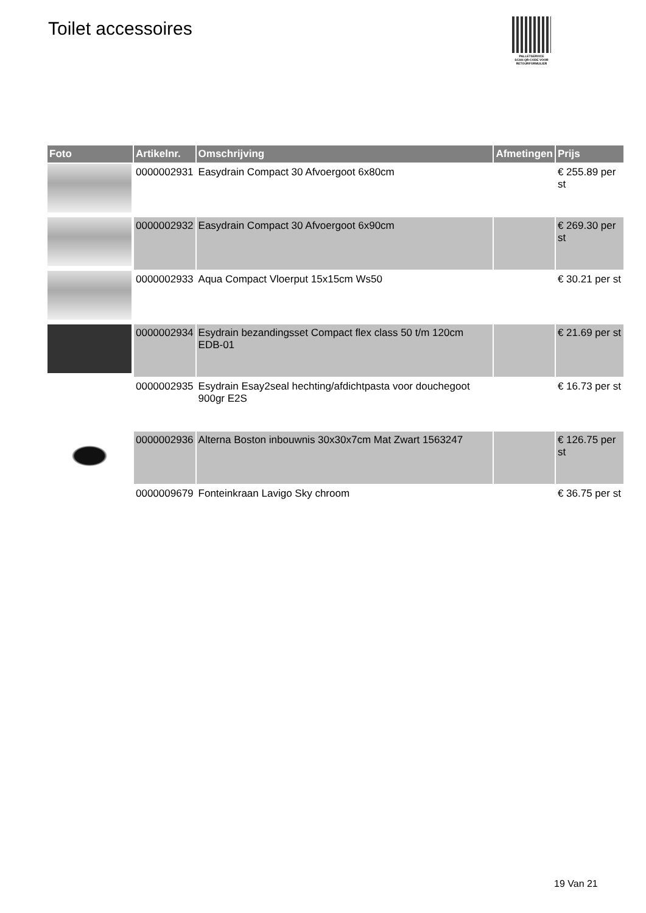Toilet accessoires
PALLETSERVICE
SCAN QR-CODE VOOR RETOURFORMULIER
| Foto | Artikelnr. | Omschrijving | Afmetingen | Prijs |
| --- | --- | --- | --- | --- |
| | 0000002931 | Easydrain Compact 30 Afvoergoot 6x80cm | | € 255.89 per st |
| | 0000002932 | Easydrain Compact 30 Afvoergoot 6x90cm | | € 269.30 per st |
| | 0000002933 | Aqua Compact Vloerput 15x15cm Ws50 | | € 30.21 per st |
| | 0000002934 | Esydrain bezandingsset Compact flex class 50 t/m 120cm EDB-01 | | € 21.69 per st |
| | 0000002935 | Esydrain Esay2seal hechting/afdichtpasta voor douchegoot 900gr E2S | | € 16.73 per st |
| | 0000002936 | Alterna Boston inbouwnis 30x30x7cm Mat Zwart 1563247 | | € 126.75 per st |
| | 0000009679 | Fonteinkraan Lavigo Sky chroom | | € 36.75 per st |
19 Van 21